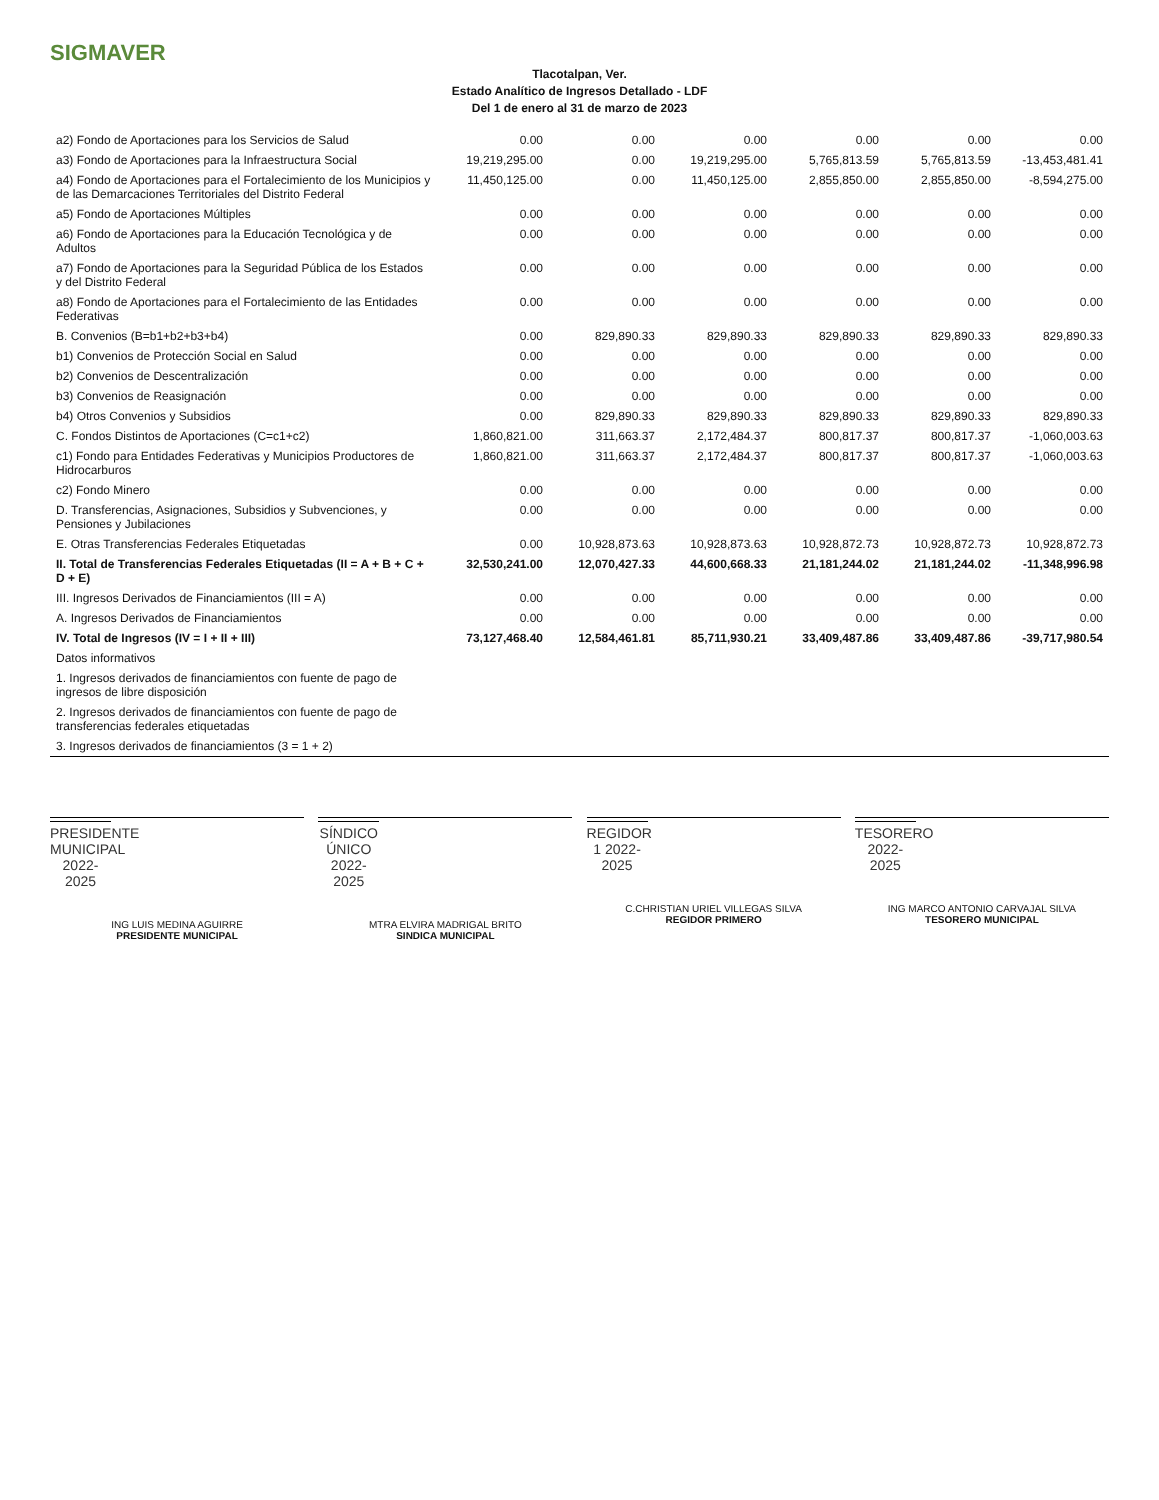SIGMAVER
Tlacotalpan, Ver.
Estado Analítico de Ingresos Detallado - LDF
Del 1 de enero al 31 de marzo de 2023
| a2) Fondo de Aportaciones para los Servicios de Salud | 0.00 | 0.00 | 0.00 | 0.00 | 0.00 | 0.00 |
| a3) Fondo de Aportaciones para la Infraestructura Social | 19,219,295.00 | 0.00 | 19,219,295.00 | 5,765,813.59 | 5,765,813.59 | -13,453,481.41 |
| a4) Fondo de Aportaciones para el Fortalecimiento de los Municipios y de las Demarcaciones Territoriales del Distrito Federal | 11,450,125.00 | 0.00 | 11,450,125.00 | 2,855,850.00 | 2,855,850.00 | -8,594,275.00 |
| a5) Fondo de Aportaciones Múltiples | 0.00 | 0.00 | 0.00 | 0.00 | 0.00 | 0.00 |
| a6) Fondo de Aportaciones para la Educación Tecnológica y de Adultos | 0.00 | 0.00 | 0.00 | 0.00 | 0.00 | 0.00 |
| a7) Fondo de Aportaciones para la Seguridad Pública de los Estados y del Distrito Federal | 0.00 | 0.00 | 0.00 | 0.00 | 0.00 | 0.00 |
| a8) Fondo de Aportaciones para el Fortalecimiento de las Entidades Federativas | 0.00 | 0.00 | 0.00 | 0.00 | 0.00 | 0.00 |
| B. Convenios (B=b1+b2+b3+b4) | 0.00 | 829,890.33 | 829,890.33 | 829,890.33 | 829,890.33 | 829,890.33 |
| b1) Convenios de Protección Social en Salud | 0.00 | 0.00 | 0.00 | 0.00 | 0.00 | 0.00 |
| b2) Convenios de Descentralización | 0.00 | 0.00 | 0.00 | 0.00 | 0.00 | 0.00 |
| b3) Convenios de Reasignación | 0.00 | 0.00 | 0.00 | 0.00 | 0.00 | 0.00 |
| b4) Otros Convenios y Subsidios | 0.00 | 829,890.33 | 829,890.33 | 829,890.33 | 829,890.33 | 829,890.33 |
| C. Fondos Distintos de Aportaciones (C=c1+c2) | 1,860,821.00 | 311,663.37 | 2,172,484.37 | 800,817.37 | 800,817.37 | -1,060,003.63 |
| c1) Fondo para Entidades Federativas y Municipios Productores de Hidrocarburos | 1,860,821.00 | 311,663.37 | 2,172,484.37 | 800,817.37 | 800,817.37 | -1,060,003.63 |
| c2) Fondo Minero | 0.00 | 0.00 | 0.00 | 0.00 | 0.00 | 0.00 |
| D. Transferencias, Asignaciones, Subsidios y Subvenciones, y Pensiones y Jubilaciones | 0.00 | 0.00 | 0.00 | 0.00 | 0.00 | 0.00 |
| E. Otras Transferencias Federales Etiquetadas | 0.00 | 10,928,873.63 | 10,928,873.63 | 10,928,872.73 | 10,928,872.73 | 10,928,872.73 |
| II. Total de Transferencias Federales Etiquetadas (II = A + B + C + D + E) | 32,530,241.00 | 12,070,427.33 | 44,600,668.33 | 21,181,244.02 | 21,181,244.02 | -11,348,996.98 |
| III. Ingresos Derivados de Financiamientos (III = A) | 0.00 | 0.00 | 0.00 | 0.00 | 0.00 | 0.00 |
| A. Ingresos Derivados de Financiamientos | 0.00 | 0.00 | 0.00 | 0.00 | 0.00 | 0.00 |
| IV. Total de Ingresos (IV = I + II + III) | 73,127,468.40 | 12,584,461.81 | 85,711,930.21 | 33,409,487.86 | 33,409,487.86 | -39,717,980.54 |
| Datos informativos | | | | | | |
| 1. Ingresos derivados de financiamientos con fuente de pago de ingresos de libre disposición | | | | | | |
| 2. Ingresos derivados de financiamientos con fuente de pago de transferencias federales etiquetadas | | | | | | |
| 3. Ingresos derivados de financiamientos (3 = 1 + 2) | | | | | | |
PRESIDENTE MUNICIPAL 2022-2025
ING LUIS MEDINA AGUIRRE
PRESIDENTE MUNICIPAL
SÍNDICO ÚNICO 2022-2025
MTRA ELVIRA MADRIGAL BRITO
SINDICA MUNICIPAL
REGIDOR 1 2022-2025
C.CHRISTIAN URIEL VILLEGAS SILVA
REGIDOR PRIMERO
TESORERO 2022-2025
ING MARCO ANTONIO CARVAJAL SILVA
TESORERO MUNICIPAL